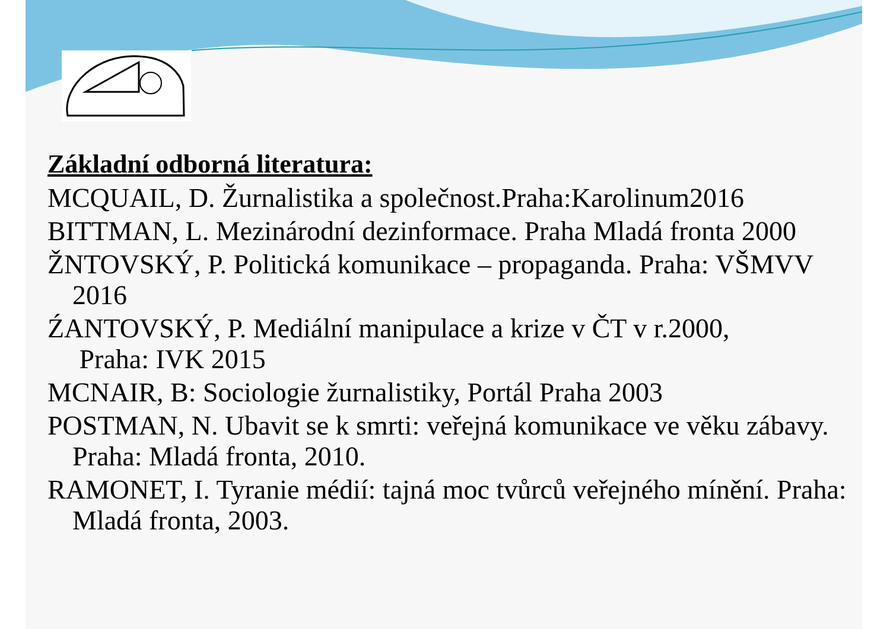Základní odborná literatura:
MCQUAIL, D. Žurnalistika a společnost.Praha:Karolinum2016
BITTMAN, L. Mezinárodní dezinformace. Praha Mladá fronta 2000
ŽNTOVSKÝ, P. Politická komunikace – propaganda. Praha: VŠMVV 2016
ŹANTOVSKÝ, P. Mediální manipulace a krize v ČT v r.2000,
Praha: IVK 2015
MCNAIR, B: Sociologie žurnalistiky, Portál Praha 2003
POSTMAN, N. Ubavit se k smrti: veřejná komunikace ve věku zábavy. Praha: Mladá fronta, 2010.
RAMONET, I. Tyranie médií: tajná moc tvůrců veřejného mínění. Praha: Mladá fronta, 2003.